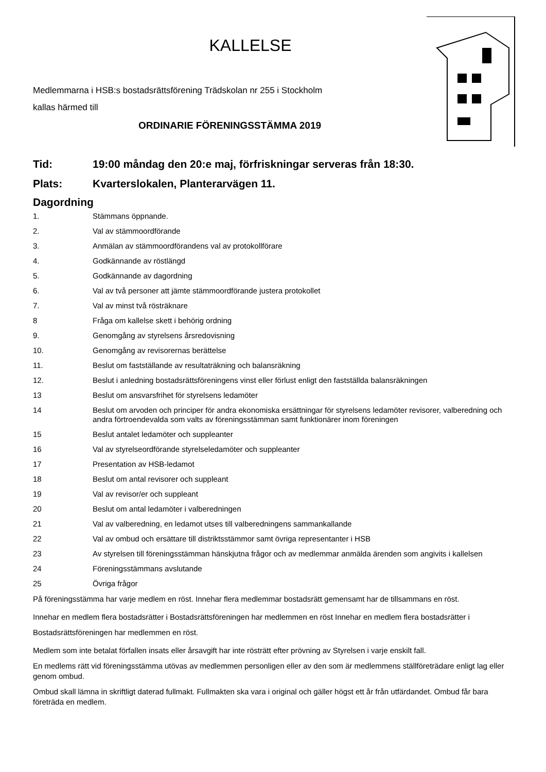KALLELSE
Medlemmarna i HSB:s bostadsrättsförening Trädskolan nr 255 i Stockholm
kallas härmed till
ORDINARIE FÖRENINGSSTÄMMA 2019
Tid: 19:00 måndag den 20:e maj, förfriskningar serveras från 18:30.
Plats: Kvarterslokalen, Planterarvägen 11.
Dagordning
1. Stämmans öppnande.
2. Val av stämmoordförande
3. Anmälan av stämmoordförandens val av protokollförare
4. Godkännande av röstlängd
5. Godkännande av dagordning
6. Val av två personer att jämte stämmoordförande justera protokollet
7. Val av minst två rösträknare
8 Fråga om kallelse skett i behörig ordning
9. Genomgång av styrelsens årsredovisning
10. Genomgång av revisorernas berättelse
11. Beslut om fastställande av resultaträkning och balansräkning
12. Beslut i anledning bostadsrättsföreningens vinst eller förlust enligt den fastställda balansräkningen
13 Beslut om ansvarsfrihet för styrelsens ledamöter
14 Beslut om arvoden och principer för andra ekonomiska ersättningar för styrelsens ledamöter revisorer, valberedning och andra förtroendevalda som valts av föreningsstämman samt funktionärer inom föreningen
15 Beslut antalet ledamöter och suppleanter
16 Val av styrelseordförande styrelseledamöter och suppleanter
17 Presentation av HSB-ledamot
18 Beslut om antal revisorer och suppleant
19 Val av revisor/er och suppleant
20 Beslut om antal ledamöter i valberedningen
21 Val av valberedning, en ledamot utses till valberedningens sammankallande
22 Val av ombud och ersättare till distriktsstämmor samt övriga representanter i HSB
23 Av styrelsen till föreningsstämman hänskjutna frågor och av medlemmar anmälda ärenden som angivits i kallelsen
24 Föreningsstämmans avslutande
25 Övriga frågor
På föreningsstämma har varje medlem en röst. Innehar flera medlemmar bostadsrätt gemensamt har de tillsammans en röst.
Innehar en medlem flera bostadsrätter i Bostadsrättsföreningen har medlemmen en röst Innehar en medlem flera bostadsrätter i Bostadsrättsföreningen har medlemmen en röst.
Medlem som inte betalat förfallen insats eller årsavgift har inte rösträtt efter prövning av Styrelsen i varje enskilt fall.
En medlems rätt vid föreningsstämma utövas av medlemmen personligen eller av den som är medlemmens ställföreträdare enligt lag eller genom ombud.
Ombud skall lämna in skriftligt daterad fullmakt. Fullmakten ska vara i original och gäller högst ett år från utfärdandet. Ombud får bara företräda en medlem.